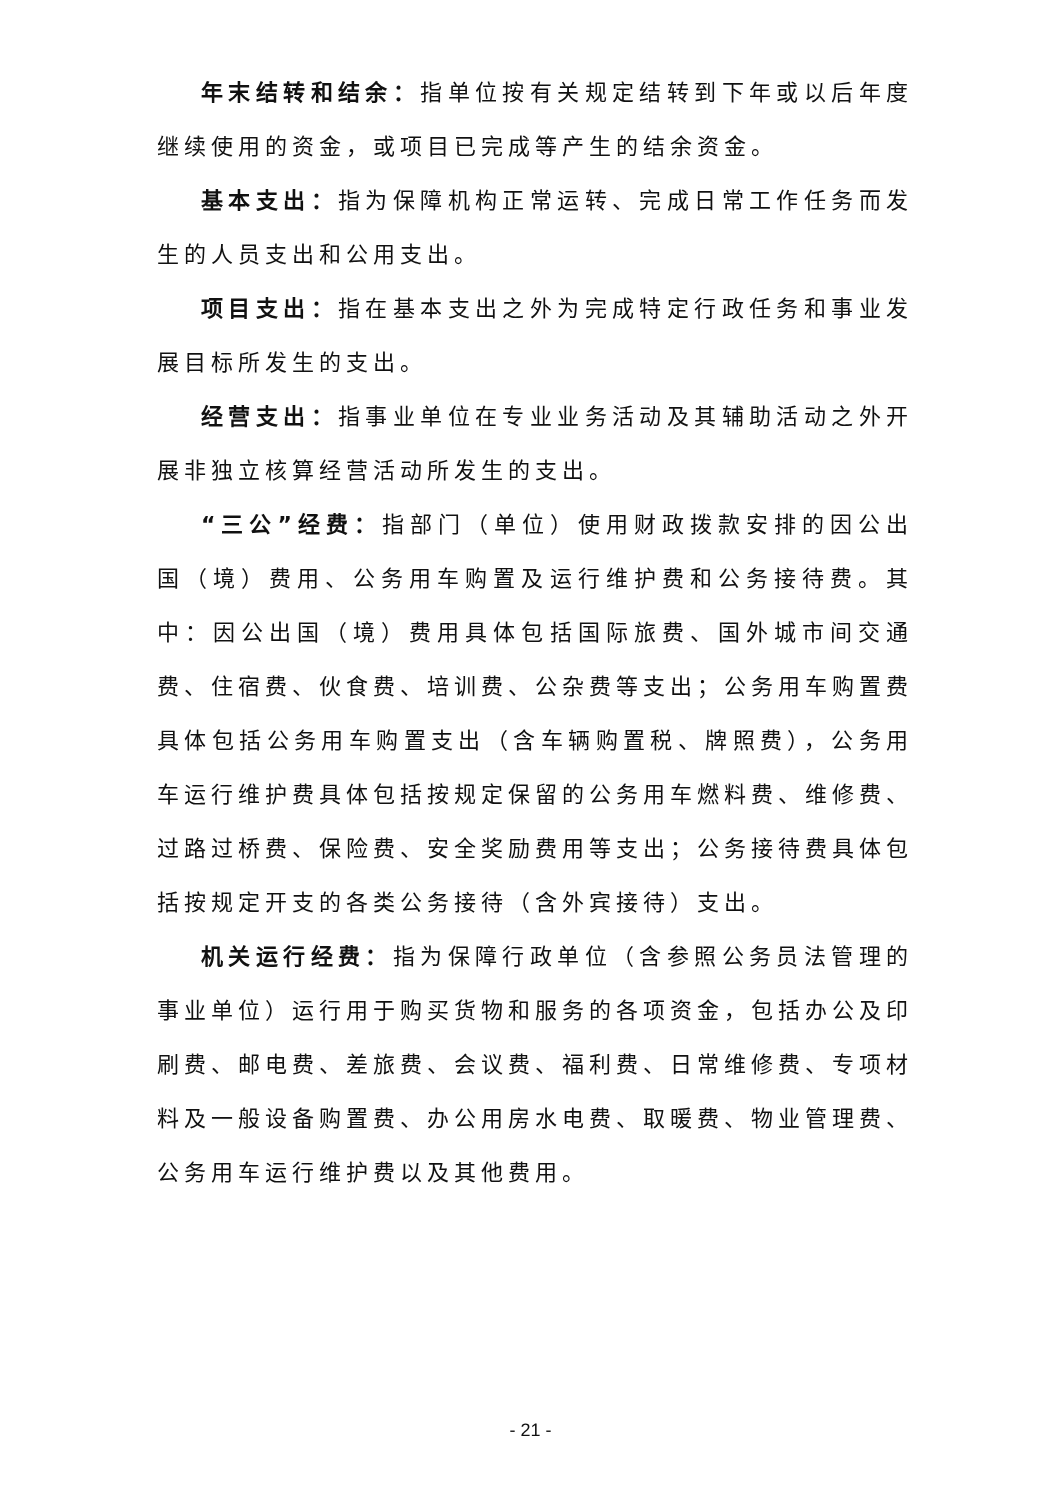年末结转和结余：指单位按有关规定结转到下年或以后年度继续使用的资金，或项目已完成等产生的结余资金。
基本支出：指为保障机构正常运转、完成日常工作任务而发生的人员支出和公用支出。
项目支出：指在基本支出之外为完成特定行政任务和事业发展目标所发生的支出。
经营支出：指事业单位在专业业务活动及其辅助活动之外开展非独立核算经营活动所发生的支出。
“三公”经费：指部门（单位）使用财政拨款安排的因公出国（境）费用、公务用车购置及运行维护费和公务接待费。其中：因公出国（境）费用具体包括国际旅费、国外城市间交通费、住宿费、伙食费、培训费、公杂费等支出；公务用车购置费具体包括公务用车购置支出（含车辆购置税、牌照费），公务用车运行维护费具体包括按规定保留的公务用车燃料费、维修费、过路过桥费、保险费、安全奖励费用等支出；公务接待费具体包括按规定开支的各类公务接待（含外宾接待）支出。
机关运行经费：指为保障行政单位（含参照公务员法管理的事业单位）运行用于购买货物和服务的各项资金，包括办公及印刷费、邮电费、差旅费、会议费、福利费、日常维修费、专项材料及一般设备购置费、办公用房水电费、取暖费、物业管理费、公务用车运行维护费以及其他费用。
- 21 -